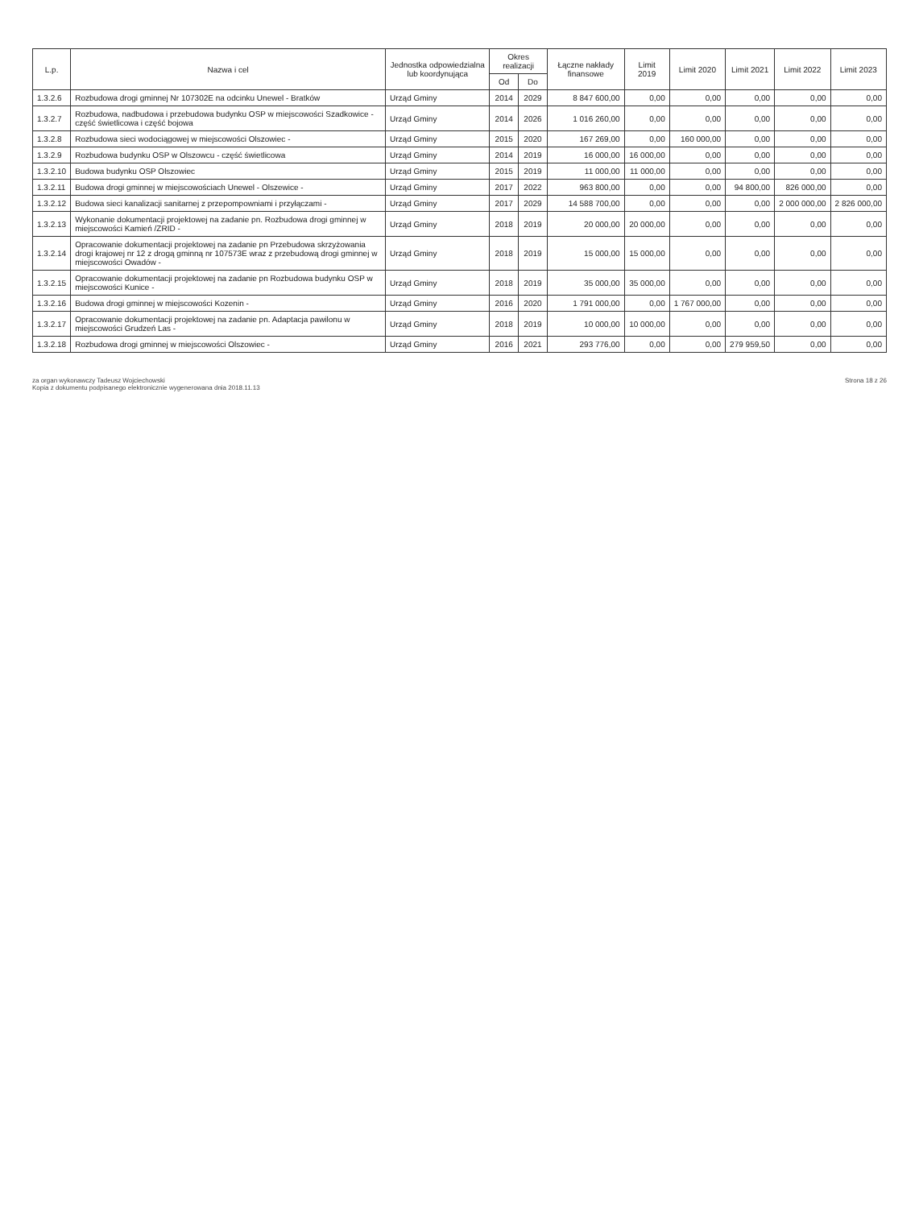| L.p. | Nazwa i cel | Jednostka odpowiedzialna lub koordynująca | Okres realizacji | | Łączne nakłady finansowe | Limit 2019 | Limit 2020 | Limit 2021 | Limit 2022 | Limit 2023 |
| --- | --- | --- | --- | --- | --- | --- | --- | --- | --- | --- |
| | | | Od | Do | | | | | | |
| 1.3.2.6 | Rozbudowa drogi gminnej Nr 107302E na odcinku Unewel - Bratków | Urząd Gminy | 2014 | 2029 | 8 847 600,00 | 0,00 | 0,00 | 0,00 | 0,00 | 0,00 |
| 1.3.2.7 | Rozbudowa, nadbudowa i przebudowa budynku OSP w miejscowości Szadkowice - część świetlicowa i część bojowa | Urząd Gminy | 2014 | 2026 | 1 016 260,00 | 0,00 | 0,00 | 0,00 | 0,00 | 0,00 |
| 1.3.2.8 | Rozbudowa sieci wodociągowej w miejscowości Olszowiec - | Urząd Gminy | 2015 | 2020 | 167 269,00 | 0,00 | 160 000,00 | 0,00 | 0,00 | 0,00 |
| 1.3.2.9 | Rozbudowa budynku OSP w Olszowcu - część świetlicowa | Urząd Gminy | 2014 | 2019 | 16 000,00 | 16 000,00 | 0,00 | 0,00 | 0,00 | 0,00 |
| 1.3.2.10 | Budowa budynku OSP Olszowiec | Urząd Gminy | 2015 | 2019 | 11 000,00 | 11 000,00 | 0,00 | 0,00 | 0,00 | 0,00 |
| 1.3.2.11 | Budowa drogi gminnej w miejscowościach Unewel - Olszewice - | Urząd Gminy | 2017 | 2022 | 963 800,00 | 0,00 | 0,00 | 94 800,00 | 826 000,00 | 0,00 |
| 1.3.2.12 | Budowa sieci kanalizacji sanitarnej z przepompowniami i przyłączami - | Urząd Gminy | 2017 | 2029 | 14 588 700,00 | 0,00 | 0,00 | 0,00 | 2 000 000,00 | 2 826 000,00 |
| 1.3.2.13 | Wykonanie dokumentacji projektowej na zadanie pn. Rozbudowa drogi gminnej w miejscowości Kamień /ZRID - | Urząd Gminy | 2018 | 2019 | 20 000,00 | 20 000,00 | 0,00 | 0,00 | 0,00 | 0,00 |
| 1.3.2.14 | Opracowanie dokumentacji projektowej na zadanie pn Przebudowa skrzyżowania drogi krajowej nr 12 z drogą gminną nr 107573E wraz z przebudową drogi gminnej w miejscowości Owadów - | Urząd Gminy | 2018 | 2019 | 15 000,00 | 15 000,00 | 0,00 | 0,00 | 0,00 | 0,00 |
| 1.3.2.15 | Opracowanie dokumentacji projektowej na zadanie pn Rozbudowa budynku OSP w miejscowości Kunice - | Urząd Gminy | 2018 | 2019 | 35 000,00 | 35 000,00 | 0,00 | 0,00 | 0,00 | 0,00 |
| 1.3.2.16 | Budowa drogi gminnej w miejscowości Kozenin - | Urząd Gminy | 2016 | 2020 | 1 791 000,00 | 0,00 | 1 767 000,00 | 0,00 | 0,00 | 0,00 |
| 1.3.2.17 | Opracowanie dokumentacji projektowej na zadanie pn. Adaptacja pawilonu w miejscowości Grudzeń Las - | Urząd Gminy | 2018 | 2019 | 10 000,00 | 10 000,00 | 0,00 | 0,00 | 0,00 | 0,00 |
| 1.3.2.18 | Rozbudowa drogi gminnej w miejscowości Olszowiec - | Urząd Gminy | 2016 | 2021 | 293 776,00 | 0,00 | 0,00 | 279 959,50 | 0,00 | 0,00 |
za organ wykonawczy Tadeusz Wojciechowski
Kopia z dokumentu podpisanego elektronicznie wygenerowana dnia 2018.11.13
Strona 18 z 26